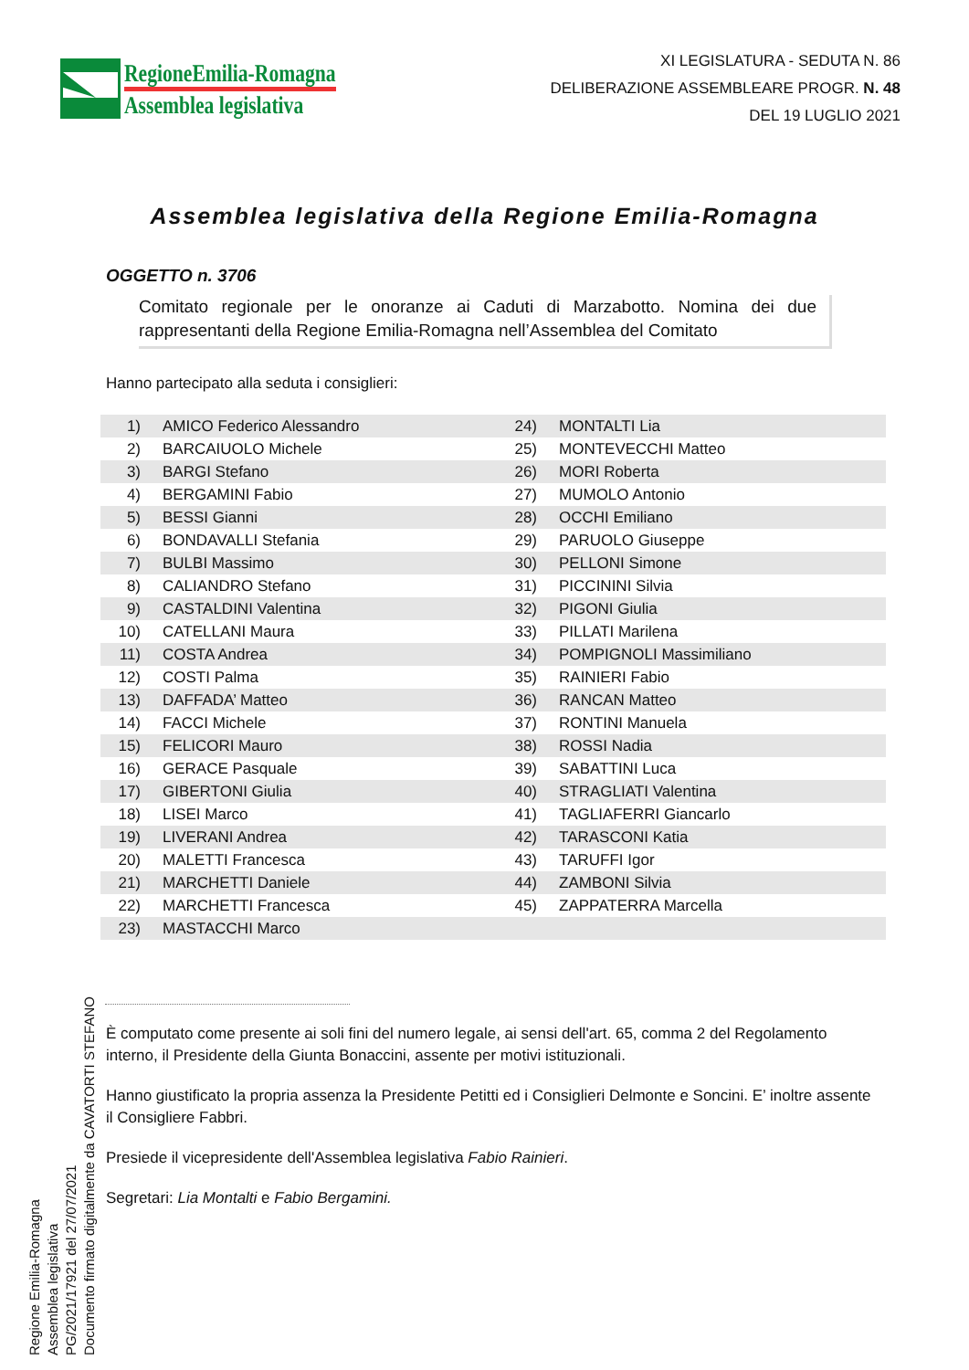RegioneEmilia-Romagna
Assemblea legislativa
XI LEGISLATURA - SEDUTA N. 86
DELIBERAZIONE ASSEMBLEARE PROGR. N. 48
DEL 19 LUGLIO 2021
Assemblea legislativa della Regione Emilia-Romagna
OGGETTO n. 3706
Comitato regionale per le onoranze ai Caduti di Marzabotto. Nomina dei due rappresentanti della Regione Emilia-Romagna nell’Assemblea del Comitato
Hanno partecipato alla seduta i consiglieri:
| 1) | AMICO Federico Alessandro | 24) | MONTALTI Lia |
| 2) | BARCAIUOLO Michele | 25) | MONTEVECCHI Matteo |
| 3) | BARGI Stefano | 26) | MORI Roberta |
| 4) | BERGAMINI Fabio | 27) | MUMOLO Antonio |
| 5) | BESSI Gianni | 28) | OCCHI Emiliano |
| 6) | BONDAVALLI Stefania | 29) | PARUOLO Giuseppe |
| 7) | BULBI Massimo | 30) | PELLONI Simone |
| 8) | CALIANDRO Stefano | 31) | PICCININI Silvia |
| 9) | CASTALDINI Valentina | 32) | PIGONI Giulia |
| 10) | CATELLANI Maura | 33) | PILLATI Marilena |
| 11) | COSTA Andrea | 34) | POMPIGNOLI Massimiliano |
| 12) | COSTI Palma | 35) | RAINIERI Fabio |
| 13) | DAFFADA’ Matteo | 36) | RANCAN Matteo |
| 14) | FACCI Michele | 37) | RONTINI Manuela |
| 15) | FELICORI Mauro | 38) | ROSSI Nadia |
| 16) | GERACE Pasquale | 39) | SABATTINI Luca |
| 17) | GIBERTONI Giulia | 40) | STRAGLIATI Valentina |
| 18) | LISEI Marco | 41) | TAGLIAFERRI Giancarlo |
| 19) | LIVERANI Andrea | 42) | TARASCONI Katia |
| 20) | MALETTI Francesca | 43) | TARUFFI Igor |
| 21) | MARCHETTI Daniele | 44) | ZAMBONI Silvia |
| 22) | MARCHETTI Francesca | 45) | ZAPPATERRA Marcella |
| 23) | MASTACCHI Marco | | |
È computato come presente ai soli fini del numero legale, ai sensi dell'art. 65, comma 2 del Regolamento interno, il Presidente della Giunta Bonaccini, assente per motivi istituzionali.
Hanno giustificato la propria assenza la Presidente Petitti ed i Consiglieri Delmonte e Soncini. E’ inoltre assente il Consigliere Fabbri.
Presiede il vicepresidente dell'Assemblea legislativa Fabio Rainieri.
Segretari: Lia Montalti e Fabio Bergamini.
Regione Emilia-Romagna
Assemblea legislativa
PG/2021/17921 del 27/07/2021
Documento firmato digitalmente da CAVATORTI STEFANO